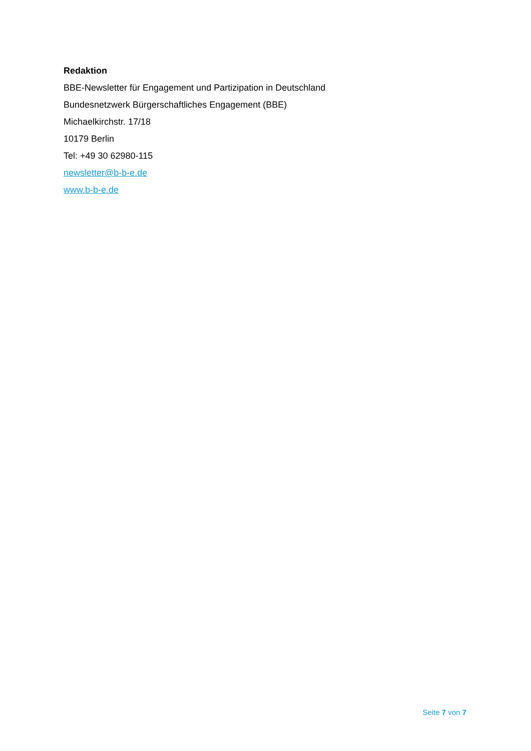Redaktion
BBE-Newsletter für Engagement und Partizipation in Deutschland
Bundesnetzwerk Bürgerschaftliches Engagement (BBE)
Michaelkirchstr. 17/18
10179 Berlin
Tel: +49 30 62980-115
newsletter@b-b-e.de
www.b-b-e.de
Seite 7 von 7